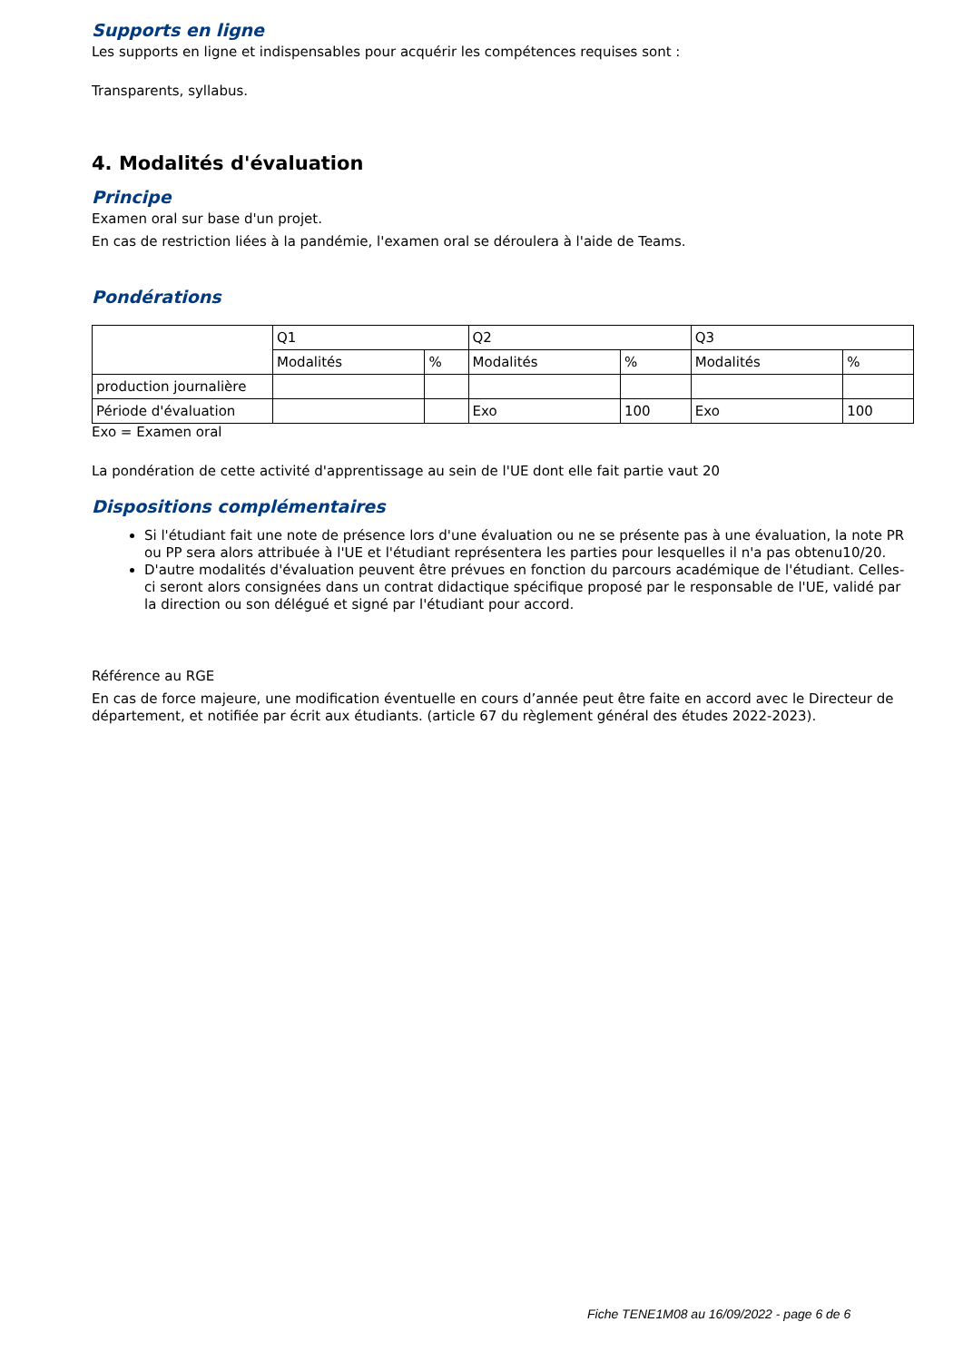Supports en ligne
Les supports en ligne et indispensables pour acquérir les compétences requises sont :
Transparents, syllabus.
4. Modalités d'évaluation
Principe
Examen oral sur base d'un projet.
En cas de restriction liées à la pandémie, l'examen oral se déroulera à l'aide de Teams.
Pondérations
| | Q1 | | Q2 | | Q3 | |
| | Modalités | % | Modalités | % | Modalités | % |
| production journalière | | | | | | |
| Période d'évaluation | | | Exo | 100 | Exo | 100 |
Exo = Examen oral
La pondération de cette activité d'apprentissage au sein de l'UE dont elle fait partie vaut 20
Dispositions complémentaires
Si l'étudiant fait une note de présence lors d'une évaluation ou ne se présente pas à une évaluation, la note PR ou PP sera alors attribuée à l'UE et l'étudiant représentera les parties pour lesquelles il n'a pas obtenu10/20.
D'autre modalités d'évaluation peuvent être prévues en fonction du parcours académique de l'étudiant. Celles-ci seront alors consignées dans un contrat didactique spécifique proposé par le responsable de l'UE, validé par la direction ou son délégué et signé par l'étudiant pour accord.
Référence au RGE
En cas de force majeure, une modification éventuelle en cours d’année peut être faite en accord avec le Directeur de département, et notifiée par écrit aux étudiants. (article 67 du règlement général des études 2022-2023).
Fiche TENE1M08 au 16/09/2022 - page 6 de 6